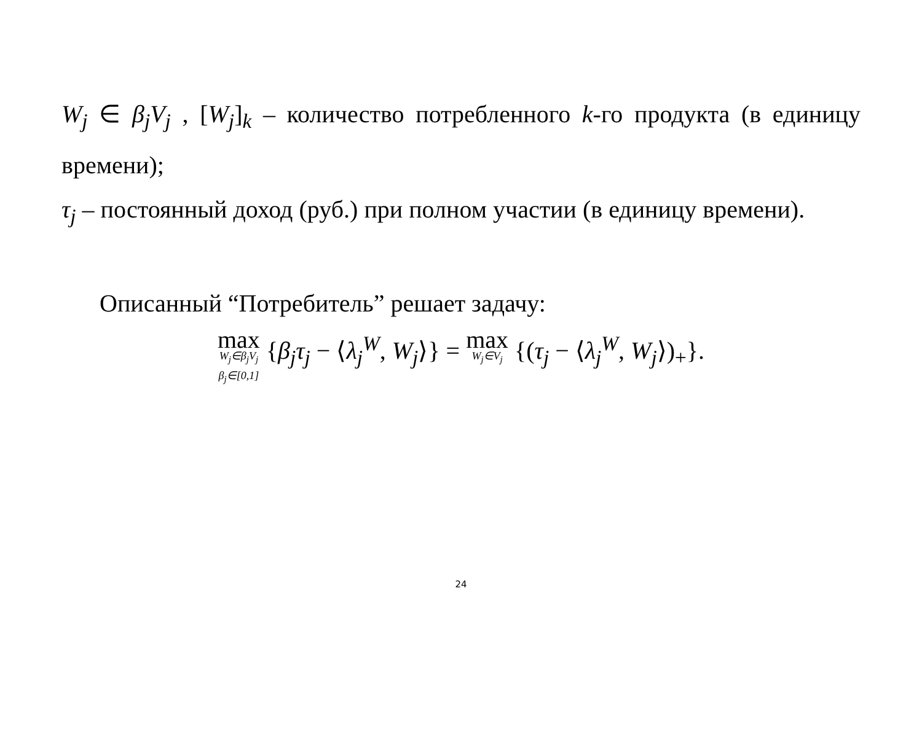W<sub>j</sub> ∈ β<sub>j</sub>V<sub>j</sub> , [W<sub>j</sub>]<sub>k</sub> – количество потребленного k-го продукта (в единицу времени);
τ<sub>j</sub> – постоянный доход (руб.) при полном участии (в единицу времени).
Описанный “Потребитель” решает задачу:
max W<sub>j</sub>∈β<sub>j</sub>V<sub>j</sub> β<sub>j</sub>∈[0,1] {β<sub>j</sub>τ<sub>j</sub> − ⟨λ<sub>j</sub><sup>W</sup>, W<sub>j</sub>⟩} = max W<sub>j</sub>∈V<sub>j</sub> {(τ<sub>j</sub> − ⟨λ<sub>j</sub><sup>W</sup>, W<sub>j</sub>⟩)<sub>+</sub>}.
24